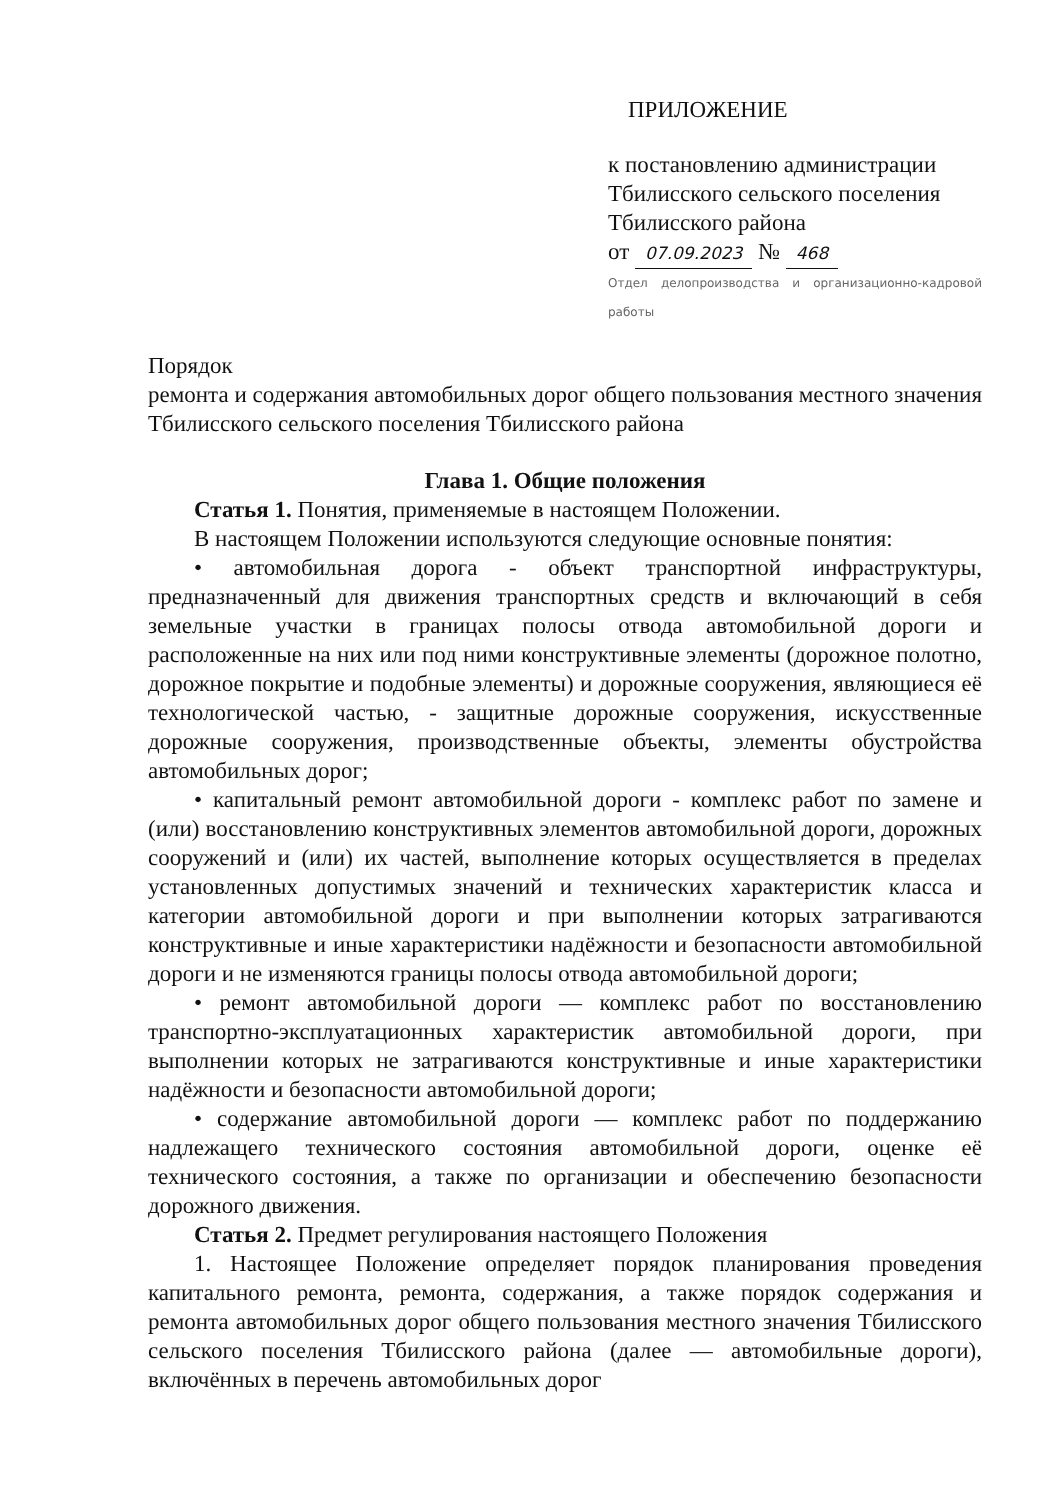ПРИЛОЖЕНИЕ
к постановлению администрации
Тбилисского сельского поселения
Тбилисского района
от 07.09.2023 № 468
Отдел делопроизводства и организационно-кадровой работы
Порядок
ремонта и содержания автомобильных дорог общего пользования местного значения Тбилисского сельского поселения Тбилисского района
Глава 1. Общие положения
Статья 1. Понятия, применяемые в настоящем Положении.
В настоящем Положении используются следующие основные понятия:
• автомобильная дорога - объект транспортной инфраструктуры, предназначенный для движения транспортных средств и включающий в себя земельные участки в границах полосы отвода автомобильной дороги и расположенные на них или под ними конструктивные элементы (дорожное полотно, дорожное покрытие и подобные элементы) и дорожные сооружения, являющиеся её технологической частью, - защитные дорожные сооружения, искусственные дорожные сооружения, производственные объекты, элементы обустройства автомобильных дорог;
• капитальный ремонт автомобильной дороги - комплекс работ по замене и (или) восстановлению конструктивных элементов автомобильной дороги, дорожных сооружений и (или) их частей, выполнение которых осуществляется в пределах установленных допустимых значений и технических характеристик класса и категории автомобильной дороги и при выполнении которых затрагиваются конструктивные и иные характеристики надёжности и безопасности автомобильной дороги и не изменяются границы полосы отвода автомобильной дороги;
• ремонт автомобильной дороги — комплекс работ по восстановлению транспортно-эксплуатационных характеристик автомобильной дороги, при выполнении которых не затрагиваются конструктивные и иные характеристики надёжности и безопасности автомобильной дороги;
• содержание автомобильной дороги — комплекс работ по поддержанию надлежащего технического состояния автомобильной дороги, оценке её технического состояния, а также по организации и обеспечению безопасности дорожного движения.
Статья 2. Предмет регулирования настоящего Положения
1. Настоящее Положение определяет порядок планирования проведения капитального ремонта, ремонта, содержания, а также порядок содержания и ремонта автомобильных дорог общего пользования местного значения Тбилисского сельского поселения Тбилисского района (далее — автомобильные дороги), включённых в перечень автомобильных дорог